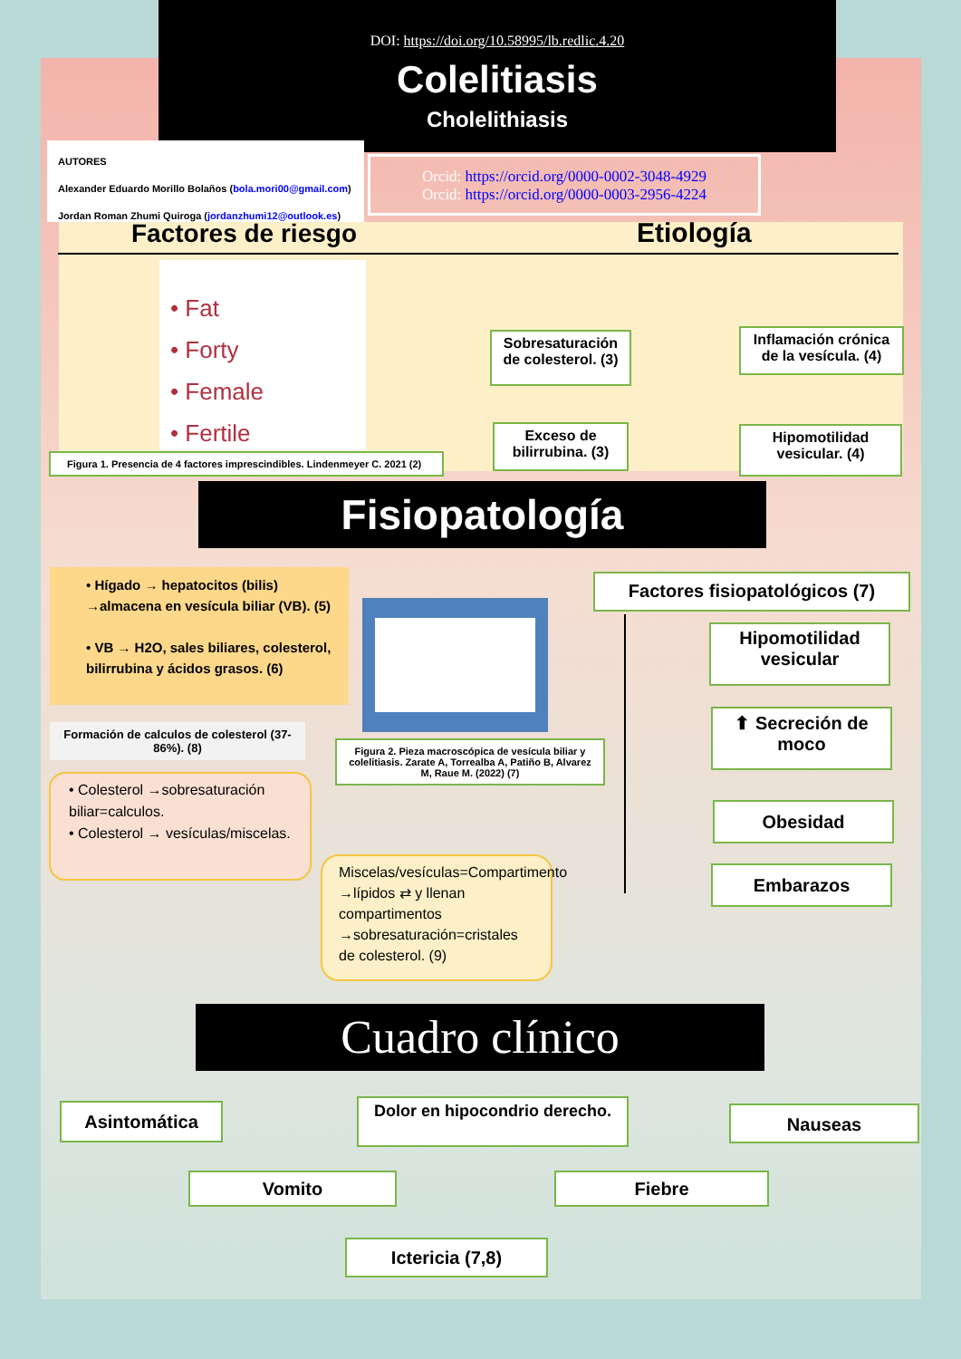DOI: https://doi.org/10.58995/lb.redlic.4.20
Colelitiasis
Cholelithiasis
AUTORES
Alexander Eduardo Morillo Bolaños (bola.mori00@gmail.com)
Jordan Roman Zhumi Quiroga (jordanzhumi12@outlook.es)
Orcid: https://orcid.org/0000-0002-3048-4929
Orcid: https://orcid.org/0000-0003-2956-4224
Factores de riesgo Etiología
• Fat
• Forty
• Female
• Fertile
Figura 1. Presencia de 4 factores imprescindibles. Lindenmeyer C. 2021 (2)
Sobresaturación de colesterol. (3)
Inflamación crónica de la vesícula. (4)
Exceso de bilirrubina. (3)
Hipomotilidad vesicular. (4)
Fisiopatología
• Hígado → hepatocitos (bilis) →almacena en vesícula biliar (VB). (5)
• VB → H2O, sales biliares, colesterol, bilirrubina y ácidos grasos. (6)
Figura 2. Pieza macroscópica de vesícula biliar y colelitiasis. Zarate A, Torrealba A, Patiño B, Alvarez M, Raue M. (2022) (7)
Formación de calculos de colesterol (37-86%). (8)
• Colesterol →sobresaturación biliar=calculos.
• Colesterol → vesículas/miscelas.
Miscelas/vesículas=Compartimento →lípidos ⇄ y llenan compartimentos →sobresaturación=cristales de colesterol. (9)
Factores fisiopatológicos (7)
Hipomotilidad vesicular
⬆ Secreción de moco
Obesidad
Embarazos
Cuadro clínico
Asintomática
Dolor en hipocondrio derecho.
Nauseas
Vomito Fiebre
Ictericia (7,8)